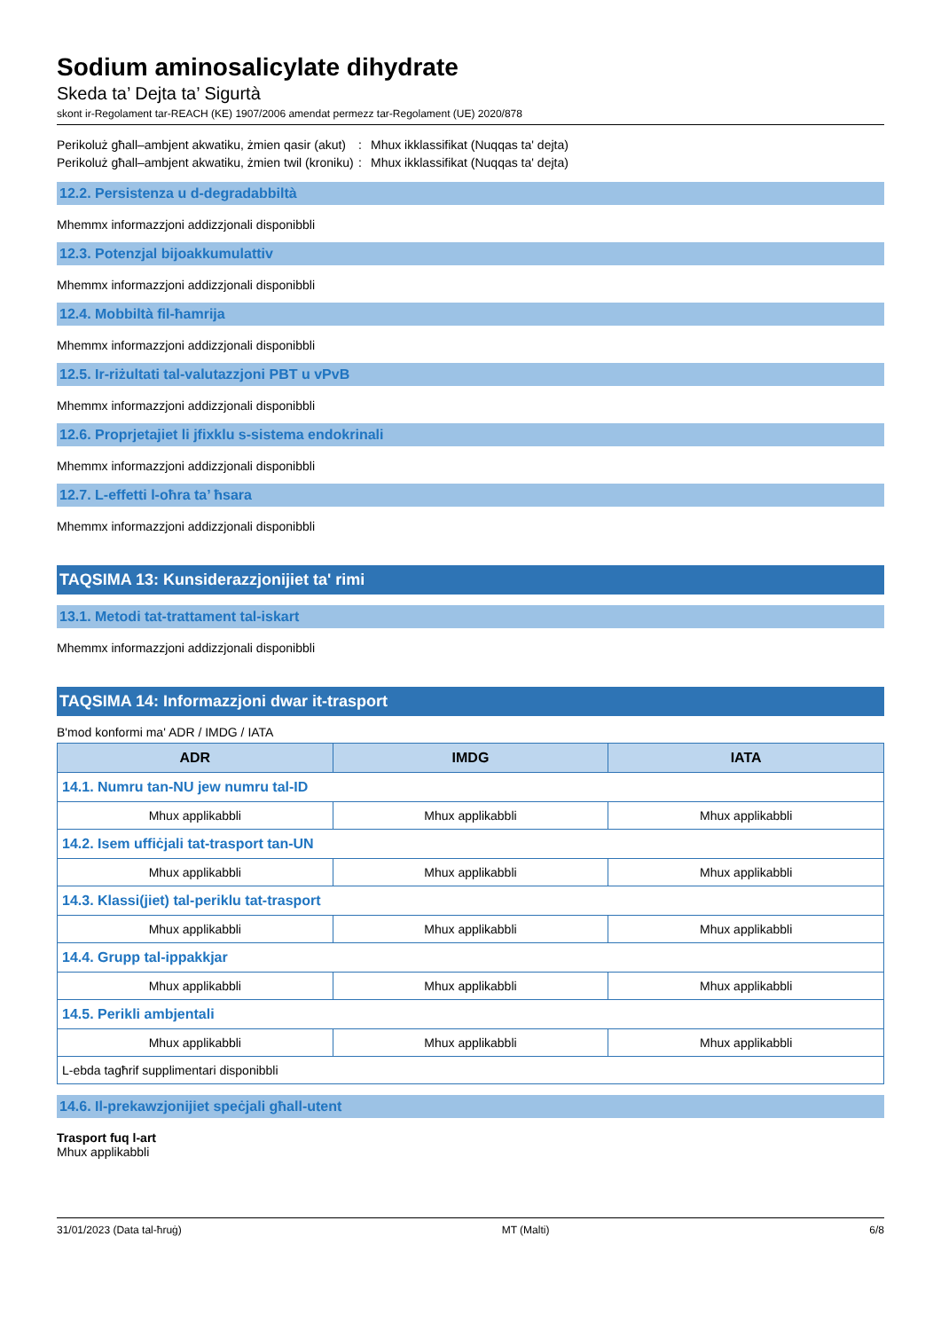Sodium aminosalicylate dihydrate
Skeda ta’ Dejta ta’ Sigurtà
skont ir-Regolament tar-REACH (KE) 1907/2006 amendat permezz tar-Regolament (UE) 2020/878
Perikoluż għall–ambjent akwatiku, żmien qasir (akut)
: Mhux ikklassifikat (Nuqqas ta' dejta)
Perikoluż għall–ambjent akwatiku, żmien twil (kroniku)
: Mhux ikklassifikat (Nuqqas ta' dejta)
12.2. Persistenza u d-degradabbiltà
Mhemmx informazzjoni addizzjonali disponibbli
12.3. Potenzjal bijoakkumulattiv
Mhemmx informazzjoni addizzjonali disponibbli
12.4. Mobbiltà fil-ħamrija
Mhemmx informazzjoni addizzjonali disponibbli
12.5. Ir-riżultati tal-valutazzjoni PBT u vPvB
Mhemmx informazzjoni addizzjonali disponibbli
12.6. Proprjetajiet li jfixklu s-sistema endokrinali
Mhemmx informazzjoni addizzjonali disponibbli
12.7. L-effetti l-oħra ta’ ħsara
Mhemmx informazzjoni addizzjonali disponibbli
TAQSIMA 13: Kunsiderazzjonijiet ta' rimi
13.1. Metodi tat-trattament tal-iskart
Mhemmx informazzjoni addizzjonali disponibbli
TAQSIMA 14: Informazzjoni dwar it-trasport
B'mod konformi ma' ADR / IMDG / IATA
| ADR | IMDG | IATA |
| --- | --- | --- |
| 14.1. Numru tan-NU jew numru tal-ID | | |
| Mhux applikabbli | Mhux applikabbli | Mhux applikabbli |
| 14.2. Isem uffiċjali tat-trasport tan-UN | | |
| Mhux applikabbli | Mhux applikabbli | Mhux applikabbli |
| 14.3. Klassi(jiet) tal-periklu tat-trasport | | |
| Mhux applikabbli | Mhux applikabbli | Mhux applikabbli |
| 14.4. Grupp tal-ippakkjar | | |
| Mhux applikabbli | Mhux applikabbli | Mhux applikabbli |
| 14.5. Perikli ambjentali | | |
| Mhux applikabbli | Mhux applikabbli | Mhux applikabbli |
| L-ebda tagħrif supplimentari disponibbli | | |
14.6. Il-prekawzjonijiet speċjali għall-utent
Trasport fuq l-art
Mhux applikabbli
31/01/2023 (Data tal-ħruġ) MT (Malti) 6/8